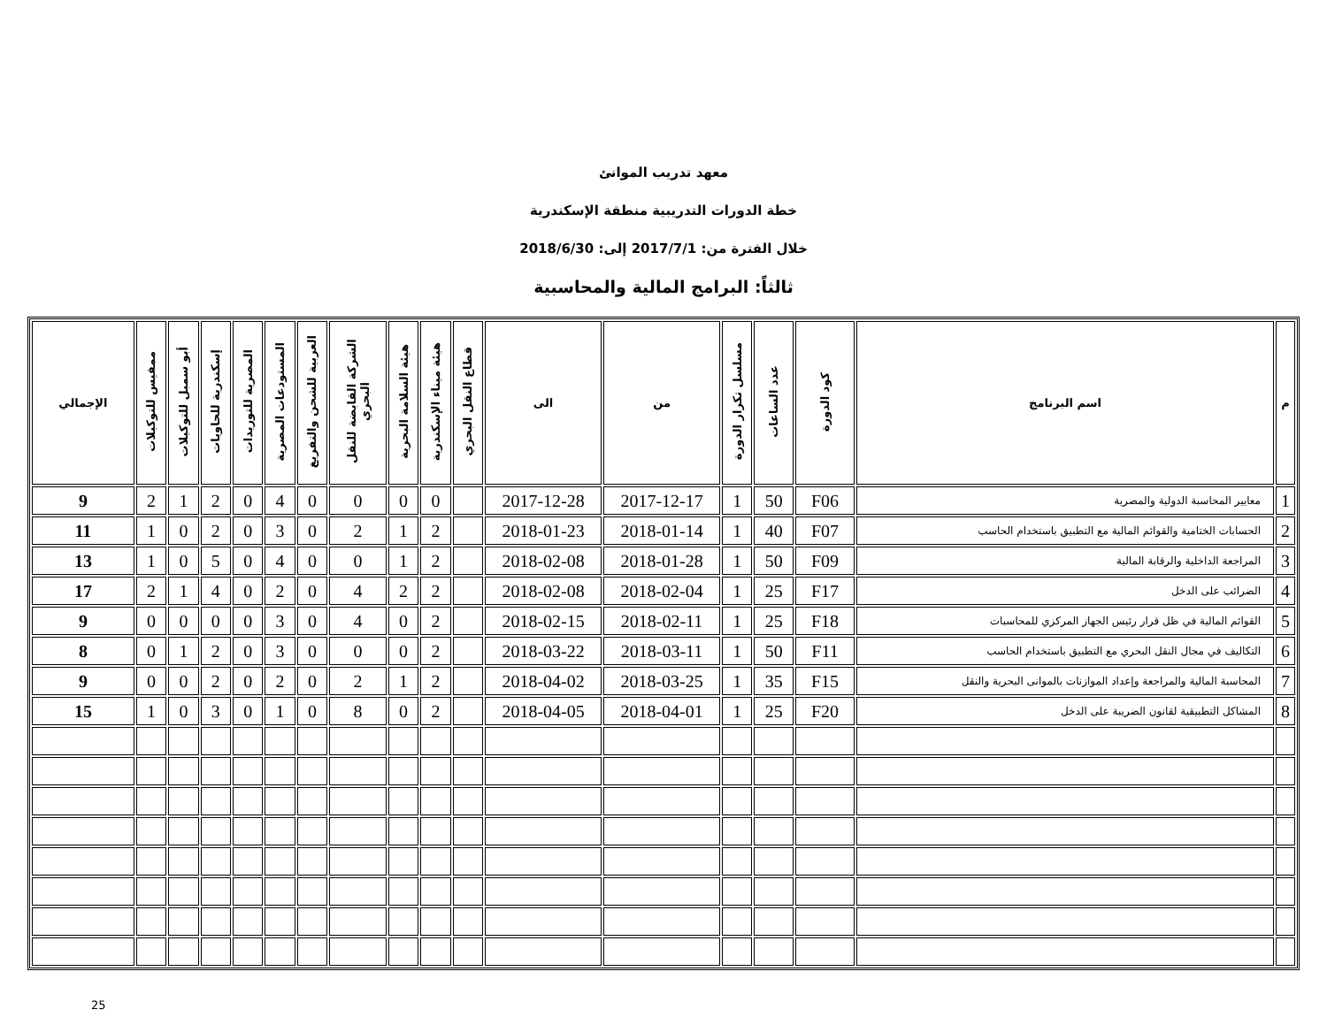معهد تدريب الموانئ
خطة الدورات التدريبية منطقة الإسكندرية
خلال الفترة من: 2017/7/1 إلى: 2018/6/30
ثالثاً: البرامج المالية والمحاسبية
| م | اسم البرنامج | كود الدورة | عدد الساعات | مسلسل تكرار الدورة | من | الى | قطاع النقل البحري | هيئة ميناء الإسكندرية | هيئة السلامة البحرية | الشركة القابضة للنقل البحري | العربية للشحن والتفريغ | المستودعات المصرية | المصرية للتوريدات | إسكندرية للحاويات | أبو سمبل للتوكيلات | ممفيس للتوكيلات | الإجمالي |
| --- | --- | --- | --- | --- | --- | --- | --- | --- | --- | --- | --- | --- | --- | --- | --- | --- | --- |
| 1 | معايير المحاسبة الدولية والمصرية | F06 | 50 | 1 | 2017-12-17 | 2017-12-28 | | 0 | 0 | 0 | 0 | 4 | 0 | 2 | 1 | 2 | 9 |
| 2 | الحسابات الختامية والقوائم المالية مع التطبيق باستخدام الحاسب | F07 | 40 | 1 | 2018-01-14 | 2018-01-23 | | 2 | 1 | 2 | 0 | 3 | 0 | 2 | 0 | 1 | 11 |
| 3 | المراجعة الداخلية والرقابة المالية | F09 | 50 | 1 | 2018-01-28 | 2018-02-08 | | 2 | 1 | 0 | 0 | 4 | 0 | 5 | 0 | 1 | 13 |
| 4 | الضرائب على الدخل | F17 | 25 | 1 | 2018-02-04 | 2018-02-08 | | 2 | 2 | 4 | 0 | 2 | 0 | 4 | 1 | 2 | 17 |
| 5 | القوائم المالية في ظل قرار رئيس الجهاز المركزي للمحاسبات | F18 | 25 | 1 | 2018-02-11 | 2018-02-15 | | 2 | 0 | 4 | 0 | 3 | 0 | 0 | 0 | 0 | 9 |
| 6 | التكاليف في مجال النقل البحري مع التطبيق باستخدام الحاسب | F11 | 50 | 1 | 2018-03-11 | 2018-03-22 | | 2 | 0 | 0 | 0 | 3 | 0 | 2 | 1 | 0 | 8 |
| 7 | المحاسبة المالية والمراجعة وإعداد الموازنات بالموانى البحرية والنقل | F15 | 35 | 1 | 2018-03-25 | 2018-04-02 | | 2 | 1 | 2 | 0 | 2 | 0 | 2 | 0 | 0 | 9 |
| 8 | المشاكل التطبيقية لقانون الضريبة على الدخل | F20 | 25 | 1 | 2018-04-01 | 2018-04-05 | | 2 | 0 | 8 | 0 | 1 | 0 | 3 | 0 | 1 | 15 |
25